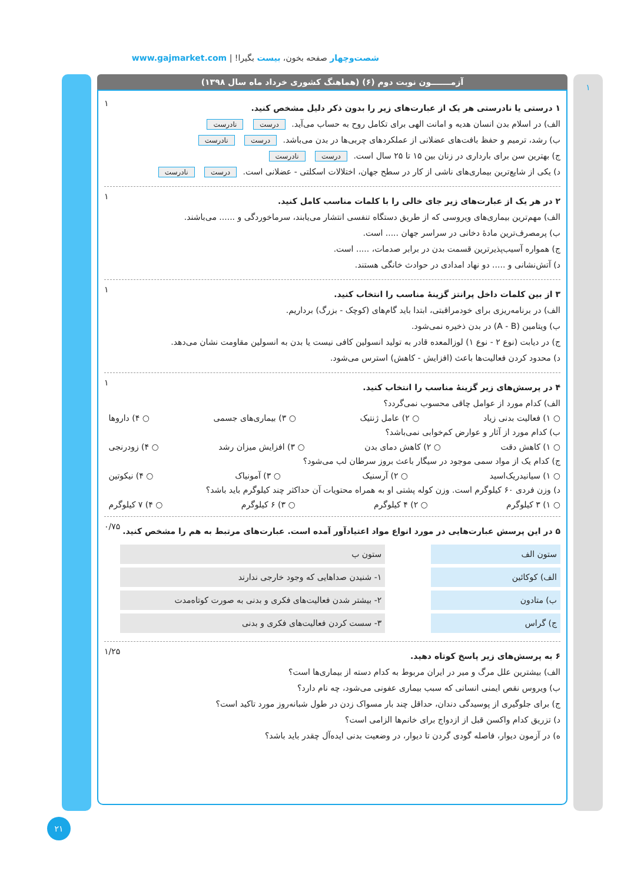شصت‌وچهار صفحه بخون، بیست بگیرا! | www.gajmarket.com
۱
آزمـــــــون نوبت دوم (۶) (هماهنگ کشوری خرداد ماه سال ۱۳۹۸)
۱ درستی یا نادرستی هر یک از عبارت‌های زیر را بدون ذکر دلیل مشخص کنید.
الف) در اسلام بدن انسان هدیه و امانت الهی برای تکامل روح به حساب می‌آید. درست نادرست
ب) رشد، ترمیم و حفظ بافت‌های عضلانی از عملکردهای چربی‌ها در بدن می‌باشد. درست نادرست
ج) بهترین سن برای بارداری در زنان بین ۱۵ تا ۲۵ سال است. درست نادرست
د) یکی از شایع‌ترین بیماری‌های ناشی از کار در سطح جهان، اختلالات اسکلتی - عضلانی است. درست نادرست
۱
۲ در هر یک از عبارت‌های زیر جای خالی را با کلمات مناسب کامل کنید.
الف) مهم‌ترین بیماری‌های ویروسی که از طریق دستگاه تنفسی انتشار می‌یابند، سرماخوردگی و ...... می‌باشند.
ب) پرمصرف‌ترین مادهٔ دخانی در سراسر جهان ..... است.
ج) همواره آسیب‌پذیرترین قسمت بدن در برابر صدمات، ..... است.
د) آتش‌نشانی و ..... دو نهاد امدادی در حوادث خانگی هستند.
۱
۳ از بین کلمات داخل پرانتز گزینهٔ مناسب را انتخاب کنید.
الف) در برنامه‌ریزی برای خودمراقبتی، ابتدا باید گام‌های (کوچک - بزرگ) برداریم.
ب) ویتامین (A - B) در بدن ذخیره نمی‌شود.
ج) در دیابت (نوع ۲ - نوع ۱) لوزالمعده قادر به تولید انسولین کافی نیست یا بدن به انسولین مقاومت نشان می‌دهد.
د) محدود کردن فعالیت‌ها باعث (افزایش - کاهش) استرس می‌شود.
۱
۴ در پرسش‌های زیر گزینهٔ مناسب را انتخاب کنید.
الف) کدام مورد از عوامل چاقی محسوب نمی‌گردد؟
○ ۱) فعالیت بدنی زیاد ○ ۲) عامل ژنتیک ○ ۳) بیماری‌های جسمی ○ ۴) داروها
ب) کدام مورد از آثار و عوارض کم‌خوابی نمی‌باشد؟
○ ۱) کاهش دقت ○ ۲) کاهش دمای بدن ○ ۳) افزایش میزان رشد ○ ۴) زودرنجی
ج) کدام یک از مواد سمی موجود در سیگار باعث بروز سرطان لب می‌شود؟
○ ۱) سیانیدریک‌اسید ○ ۲) آرسنیک ○ ۳) آمونیاک ○ ۴) نیکوتین
د) وزن فردی ۶۰ کیلوگرم است. وزن کوله پشتی او به همراه محتویات آن حداکثر چند کیلوگرم باید باشد؟
○ ۱) ۳ کیلوگرم ○ ۲) ۴ کیلوگرم ○ ۳) ۶ کیلوگرم ○ ۴) ۷ کیلوگرم
۱
۵ در این پرسش عبارت‌هایی در مورد انواع مواد اعتیادآور آمده است. عبارت‌های مرتبط به هم را مشخص کنید.
ستون الف
الف) کوکائین
ب) متادون
ج) گراس
ستون ب
۱- شنیدن صداهایی که وجود خارجی ندارند
۲- بیشتر شدن فعالیت‌های فکری و بدنی به صورت کوتاه‌مدت
۳- سست کردن فعالیت‌های فکری و بدنی
۰/۷۵
۶ به پرسش‌های زیر پاسخ کوتاه دهید.
الف) بیشترین علل مرگ و میر در ایران مربوط به کدام دسته از بیماری‌ها است؟
ب) ویروس نقص ایمنی انسانی که سبب بیماری عفونی می‌شود، چه نام دارد؟
ج) برای جلوگیری از پوسیدگی دندان، حداقل چند بار مسواک زدن در طول شبانه‌روز مورد تاکید است؟
د) تزریق کدام واکسن قبل از ازدواج برای خانم‌ها الزامی است؟
ه) در آزمون دیوار، فاصله گودی گردن تا دیوار، در وضعیت بدنی ایده‌آل چقدر باید باشد؟
۱/۲۵
۲۱